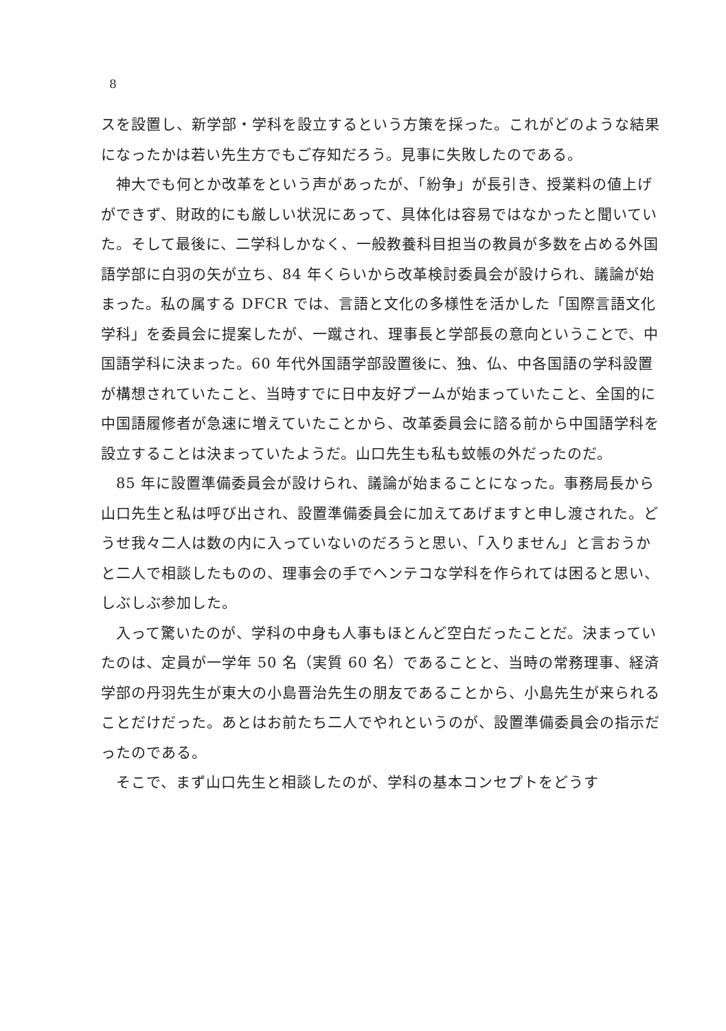8
スを設置し、新学部・学科を設立するという方策を採った。これがどのような結果になったかは若い先生方でもご存知だろう。見事に失敗したのである。
　神大でも何とか改革をという声があったが、「紛争」が長引き、授業料の値上げができず、財政的にも厳しい状況にあって、具体化は容易ではなかったと聞いていた。そして最後に、二学科しかなく、一般教養科目担当の教員が多数を占める外国語学部に白羽の矢が立ち、84 年くらいから改革検討委員会が設けられ、議論が始まった。私の属する DFCR では、言語と文化の多様性を活かした「国際言語文化学科」を委員会に提案したが、一蹴され、理事長と学部長の意向ということで、中国語学科に決まった。60 年代外国語学部設置後に、独、仏、中各国語の学科設置が構想されていたこと、当時すでに日中友好ブームが始まっていたこと、全国的に中国語履修者が急速に増えていたことから、改革委員会に諮る前から中国語学科を設立することは決まっていたようだ。山口先生も私も蚊帳の外だったのだ。
　85 年に設置準備委員会が設けられ、議論が始まることになった。事務局長から山口先生と私は呼び出され、設置準備委員会に加えてあげますと申し渡された。どうせ我々二人は数の内に入っていないのだろうと思い、「入りません」と言おうかと二人で相談したものの、理事会の手でヘンテコな学科を作られては困ると思い、しぶしぶ参加した。
　入って驚いたのが、学科の中身も人事もほとんど空白だったことだ。決まっていたのは、定員が一学年 50 名（実質 60 名）であることと、当時の常務理事、経済学部の丹羽先生が東大の小島晋治先生の朋友であることから、小島先生が来られることだけだった。あとはお前たち二人でやれというのが、設置準備委員会の指示だったのである。
　そこで、まず山口先生と相談したのが、学科の基本コンセプトをどうす